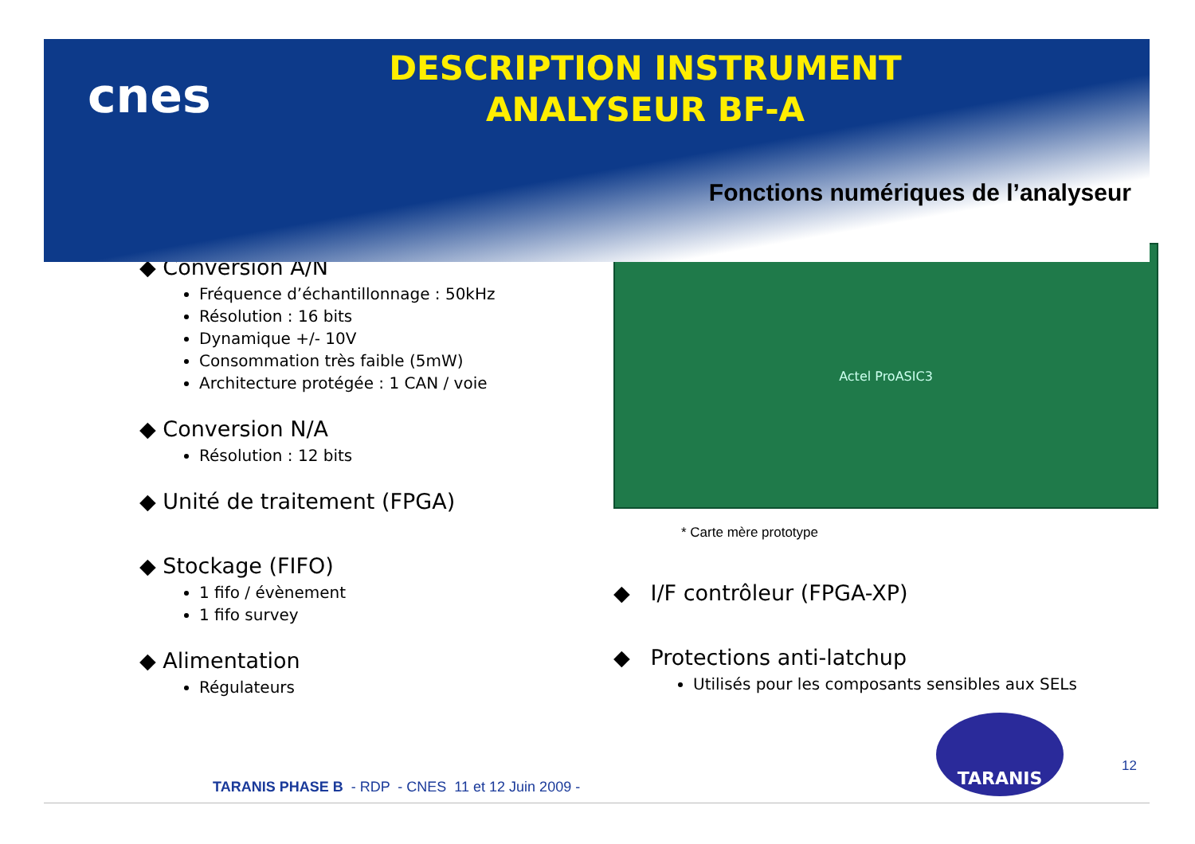cnes
DESCRIPTION INSTRUMENT
ANALYSEUR BF-A
Fonctions numériques de l’analyseur
◆ Conversion A/N
Fréquence d’échantillonnage : 50kHz
Résolution : 16 bits
Dynamique +/- 10V
Consommation très faible (5mW)
Architecture protégée : 1 CAN / voie
◆ Conversion N/A
Résolution : 12 bits
◆ Unité de traitement (FPGA)
◆ Stockage (FIFO)
1 fifo / évènement
1 fifo survey
◆ Alimentation
Régulateurs
Actel ProASIC3
* Carte mère prototype
◆ I/F contrôleur (FPGA-XP)
◆ Protections anti-latchup
Utilisés pour les composants sensibles aux SELs
TARANIS
12
TARANIS PHASE B - RDP - CNES 11 et 12 Juin 2009 -